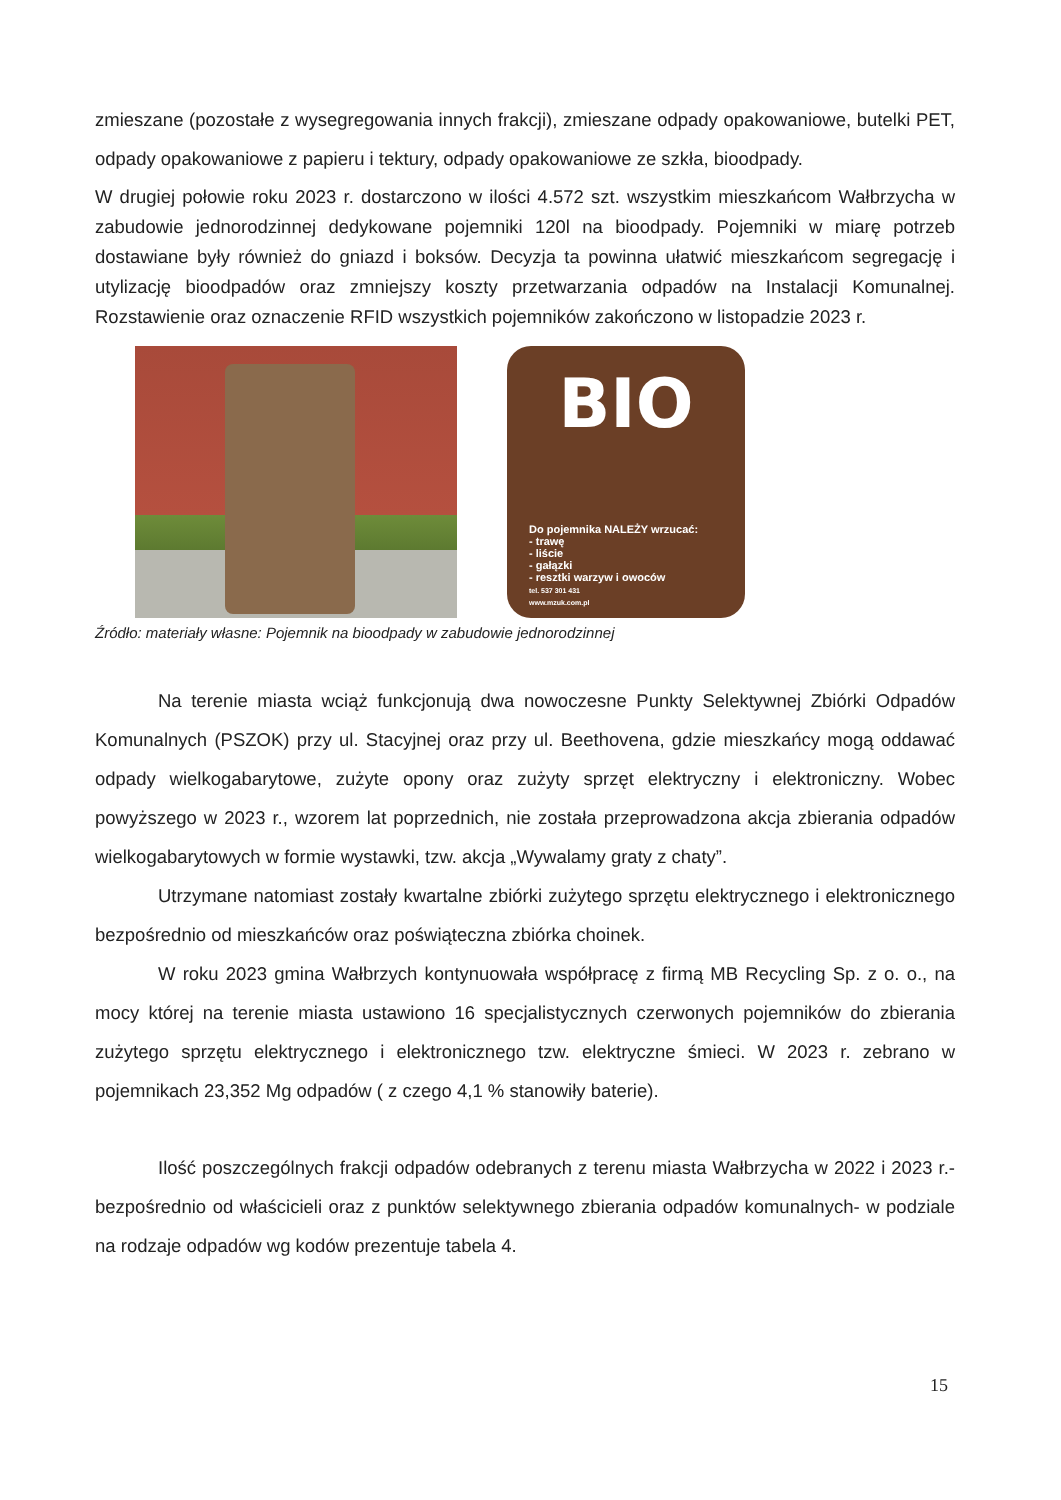zmieszane (pozostałe z wysegregowania innych frakcji), zmieszane odpady opakowaniowe, butelki PET, odpady opakowaniowe z papieru i tektury, odpady opakowaniowe ze szkła, bioodpady.
W drugiej połowie roku 2023 r. dostarczono w ilości 4.572 szt. wszystkim mieszkańcom Wałbrzycha w zabudowie jednorodzinnej dedykowane pojemniki 120l na bioodpady. Pojemniki w miarę potrzeb dostawiane były również do gniazd i boksów. Decyzja ta powinna ułatwić mieszkańcom segregację i utylizację bioodpadów oraz zmniejszy koszty przetwarzania odpadów na Instalacji Komunalnej. Rozstawienie oraz oznaczenie RFID wszystkich pojemników zakończono w listopadzie 2023 r.
BIO
Do pojemnika NALEŻY wrzucać:
- trawę
- liście
- gałązki
- resztki warzyw i owoców
tel. 537 301 431
www.mzuk.com.pl
Źródło: materiały własne: Pojemnik na bioodpady w zabudowie jednorodzinnej
Na terenie miasta wciąż funkcjonują dwa nowoczesne Punkty Selektywnej Zbiórki Odpadów Komunalnych (PSZOK) przy ul. Stacyjnej oraz przy ul. Beethovena, gdzie mieszkańcy mogą oddawać odpady wielkogabarytowe, zużyte opony oraz zużyty sprzęt elektryczny i elektroniczny. Wobec powyższego w 2023 r., wzorem lat poprzednich, nie została przeprowadzona akcja zbierania odpadów wielkogabarytowych w formie wystawki, tzw. akcja „Wywalamy graty z chaty”.
Utrzymane natomiast zostały kwartalne zbiórki zużytego sprzętu elektrycznego i elektronicznego bezpośrednio od mieszkańców oraz poświąteczna zbiórka choinek.
W roku 2023 gmina Wałbrzych kontynuowała współpracę z firmą MB Recycling Sp. z o. o., na mocy której na terenie miasta ustawiono 16 specjalistycznych czerwonych pojemników do zbierania zużytego sprzętu elektrycznego i elektronicznego tzw. elektryczne śmieci. W 2023 r. zebrano w pojemnikach 23,352 Mg odpadów ( z czego 4,1 % stanowiły baterie).
Ilość poszczególnych frakcji odpadów odebranych z terenu miasta Wałbrzycha w 2022 i 2023 r.- bezpośrednio od właścicieli oraz z punktów selektywnego zbierania odpadów komunalnych- w podziale na rodzaje odpadów wg kodów prezentuje tabela 4.
15